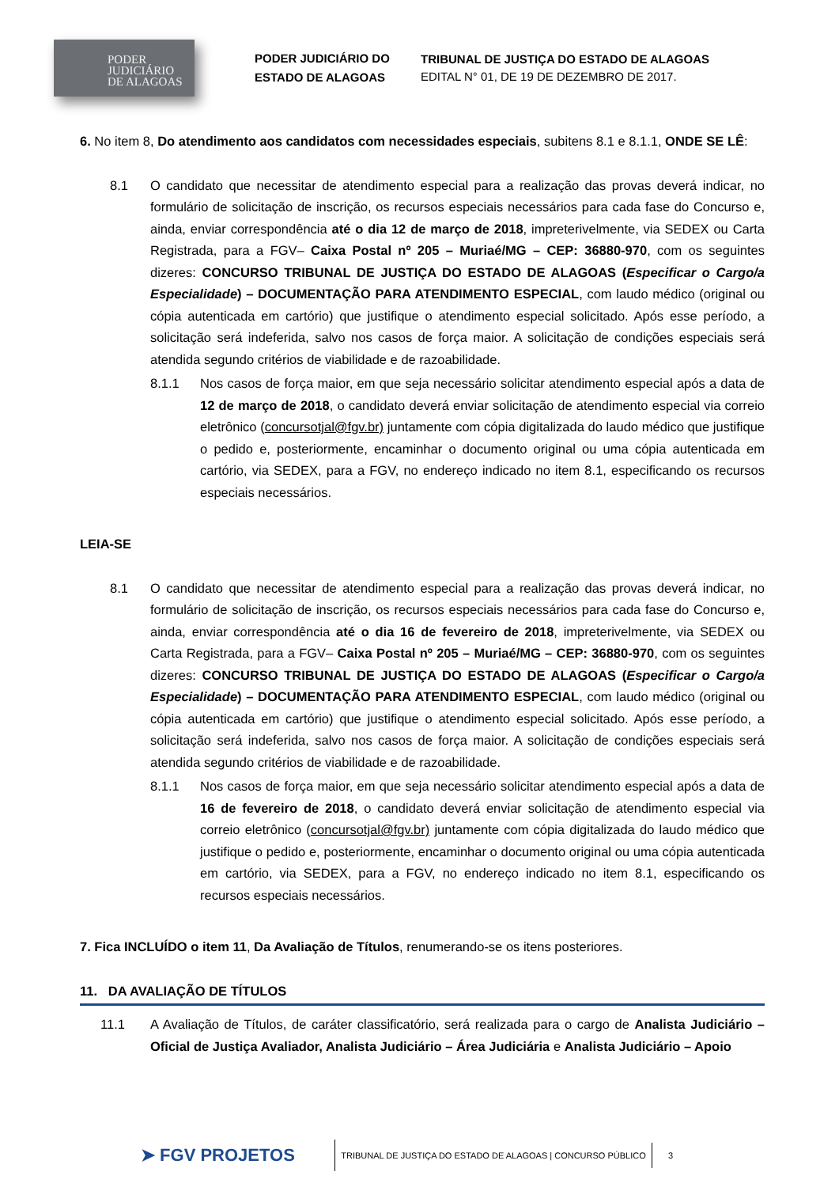PODER
JUDICIÁRIO
DE ALAGOAS
PODER JUDICIÁRIO DO ESTADO DE ALAGOAS
TRIBUNAL DE JUSTIÇA DO ESTADO DE ALAGOAS
EDITAL N° 01, DE 19 DE DEZEMBRO DE 2017.
6. No item 8, Do atendimento aos candidatos com necessidades especiais, subitens 8.1 e 8.1.1, ONDE SE LÊ:
8.1 O candidato que necessitar de atendimento especial para a realização das provas deverá indicar, no formulário de solicitação de inscrição, os recursos especiais necessários para cada fase do Concurso e, ainda, enviar correspondência até o dia 12 de março de 2018, impreterivelmente, via SEDEX ou Carta Registrada, para a FGV– Caixa Postal nº 205 – Muriaé/MG – CEP: 36880-970, com os seguintes dizeres: CONCURSO TRIBUNAL DE JUSTIÇA DO ESTADO DE ALAGOAS (Especificar o Cargo/a Especialidade) – DOCUMENTAÇÃO PARA ATENDIMENTO ESPECIAL, com laudo médico (original ou cópia autenticada em cartório) que justifique o atendimento especial solicitado. Após esse período, a solicitação será indeferida, salvo nos casos de força maior. A solicitação de condições especiais será atendida segundo critérios de viabilidade e de razoabilidade.
8.1.1 Nos casos de força maior, em que seja necessário solicitar atendimento especial após a data de 12 de março de 2018, o candidato deverá enviar solicitação de atendimento especial via correio eletrônico (concursotjal@fgv.br) juntamente com cópia digitalizada do laudo médico que justifique o pedido e, posteriormente, encaminhar o documento original ou uma cópia autenticada em cartório, via SEDEX, para a FGV, no endereço indicado no item 8.1, especificando os recursos especiais necessários.
LEIA-SE
8.1 O candidato que necessitar de atendimento especial para a realização das provas deverá indicar, no formulário de solicitação de inscrição, os recursos especiais necessários para cada fase do Concurso e, ainda, enviar correspondência até o dia 16 de fevereiro de 2018, impreterivelmente, via SEDEX ou Carta Registrada, para a FGV– Caixa Postal nº 205 – Muriaé/MG – CEP: 36880-970, com os seguintes dizeres: CONCURSO TRIBUNAL DE JUSTIÇA DO ESTADO DE ALAGOAS (Especificar o Cargo/a Especialidade) – DOCUMENTAÇÃO PARA ATENDIMENTO ESPECIAL, com laudo médico (original ou cópia autenticada em cartório) que justifique o atendimento especial solicitado. Após esse período, a solicitação será indeferida, salvo nos casos de força maior. A solicitação de condições especiais será atendida segundo critérios de viabilidade e de razoabilidade.
8.1.1 Nos casos de força maior, em que seja necessário solicitar atendimento especial após a data de 16 de fevereiro de 2018, o candidato deverá enviar solicitação de atendimento especial via correio eletrônico (concursotjal@fgv.br) juntamente com cópia digitalizada do laudo médico que justifique o pedido e, posteriormente, encaminhar o documento original ou uma cópia autenticada em cartório, via SEDEX, para a FGV, no endereço indicado no item 8.1, especificando os recursos especiais necessários.
7. Fica INCLUÍDO o item 11, Da Avaliação de Títulos, renumerando-se os itens posteriores.
11. DA AVALIAÇÃO DE TÍTULOS
11.1 A Avaliação de Títulos, de caráter classificatório, será realizada para o cargo de Analista Judiciário – Oficial de Justiça Avaliador, Analista Judiciário – Área Judiciária e Analista Judiciário – Apoio
➤ FGV PROJETOS
TRIBUNAL DE JUSTIÇA DO ESTADO DE ALAGOAS | CONCURSO PÚBLICO
3